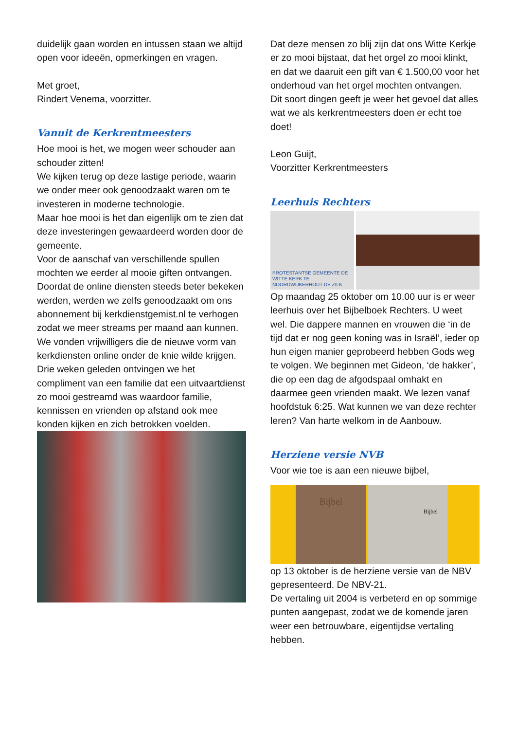duidelijk gaan worden en intussen staan we altijd open voor ideeën, opmerkingen en vragen.
Met groet,
Rindert Venema, voorzitter.
Vanuit de Kerkrentmeesters
Hoe mooi is het, we mogen weer schouder aan schouder zitten!
We kijken terug op deze lastige periode, waarin we onder meer ook genoodzaakt waren om te investeren in moderne technologie.
Maar hoe mooi is het dan eigenlijk om te zien dat deze investeringen gewaardeerd worden door de gemeente.
Voor de aanschaf van verschillende spullen mochten we eerder al mooie giften ontvangen.
Doordat de online diensten steeds beter bekeken werden, werden we zelfs genoodzaakt om ons abonnement bij kerkdienstgemist.nl te verhogen zodat we meer streams per maand aan kunnen.
We vonden vrijwilligers die de nieuwe vorm van kerkdiensten online onder de knie wilde krijgen.
Drie weken geleden ontvingen we het compliment van een familie dat een uitvaartdienst zo mooi gestreamd was waardoor familie, kennissen en vrienden op afstand ook mee konden kijken en zich betrokken voelden.
Dat deze mensen zo blij zijn dat ons Witte Kerkje er zo mooi bijstaat, dat het orgel zo mooi klinkt, en dat we daaruit een gift van € 1.500,00 voor het onderhoud van het orgel mochten ontvangen.
Dit soort dingen geeft je weer het gevoel dat alles wat we als kerkrentmeesters doen er echt toe doet!
Leon Guijt,
Voorzitter Kerkrentmeesters
Leerhuis Rechters
PROTESTANTSE GEMEENTE DE WITTE KERK TE NOORDWIJKERHOUT DE ZILK
Op maandag 25 oktober om 10.00 uur is er weer leerhuis over het Bijbelboek Rechters. U weet wel. Die dappere mannen en vrouwen die ‘in de tijd dat er nog geen koning was in Israël’, ieder op hun eigen manier geprobeerd hebben Gods weg te volgen. We beginnen met Gideon, ‘de hakker’, die op een dag de afgodspaal omhakt en daarmee geen vrienden maakt. We lezen vanaf hoofdstuk 6:25. Wat kunnen we van deze rechter leren? Van harte welkom in de Aanbouw.
Herziene versie NVB
Voor wie toe is aan een nieuwe bijbel,
Bijbel
Bijbel
op 13 oktober is de herziene versie van de NBV gepresenteerd. De NBV-21.
De vertaling uit 2004 is verbeterd en op sommige punten aangepast, zodat we de komende jaren weer een betrouwbare, eigentijdse vertaling hebben.